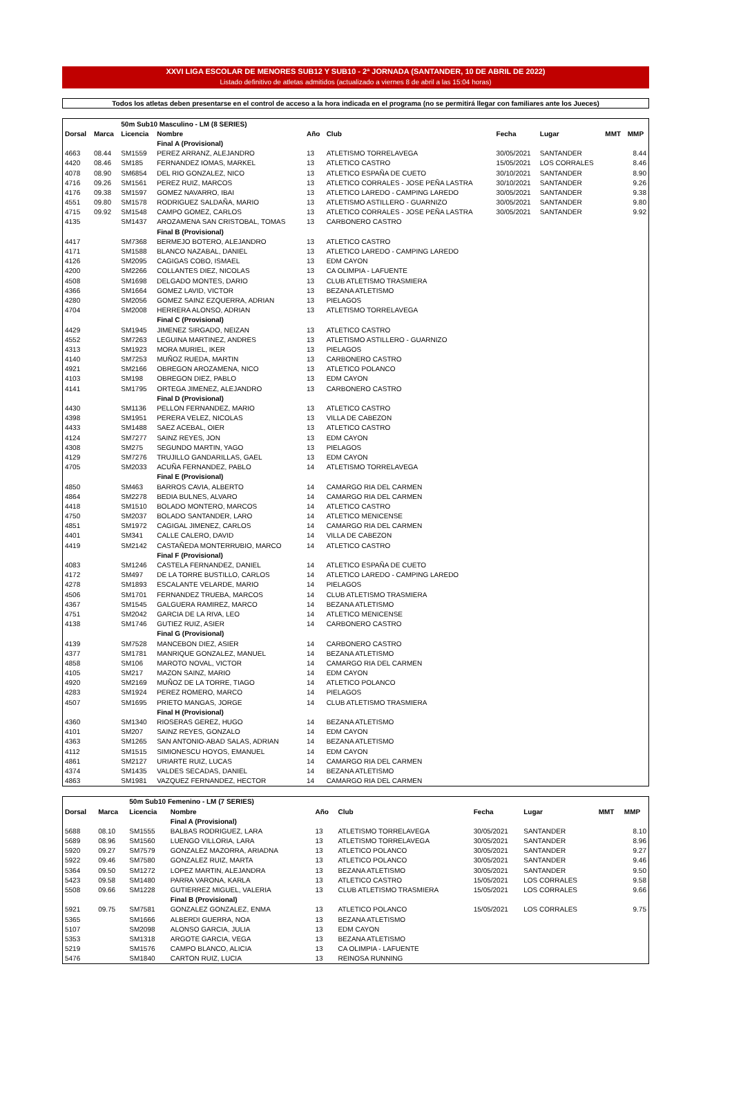XXVI LIGA ESCOLAR DE MENORES SUB12 Y SUB10 - 2ª JORNADA (SANTANDER, 10 DE ABRIL DE 2022)
Listado definitivo de atletas admitidos (actualizado a viernes 8 de abril a las 15:04 horas)
Todos los atletas deben presentarse en el control de acceso a la hora indicada en el programa (no se permitirá llegar con familiares ante los Jueces)
| | | 50m Sub10 Masculino - LM (8 SERIES) | | | | | | | |
| Dorsal | Marca | Licencia | Nombre | Año | Club | Fecha | Lugar | MMT | MMP |
| | | | Final A (Provisional) | | | | | | |
| 4663 | 08.44 | SM1559 | PEREZ ARRANZ, ALEJANDRO | 13 | ATLETISMO TORRELAVEGA | 30/05/2021 | SANTANDER | | 8.44 |
| 4420 | 08.46 | SM185 | FERNANDEZ IOMAS, MARKEL | 13 | ATLETICO CASTRO | 15/05/2021 | LOS CORRALES | | 8.46 |
| 4078 | 08.90 | SM6854 | DEL RIO GONZALEZ, NICO | 13 | ATLETICO ESPAÑA DE CUETO | 30/10/2021 | SANTANDER | | 8.90 |
| 4716 | 09.26 | SM1561 | PEREZ RUIZ, MARCOS | 13 | ATLETICO CORRALES - JOSE PEÑA LASTRA | 30/10/2021 | SANTANDER | | 9.26 |
| 4176 | 09.38 | SM1597 | GOMEZ NAVARRO, IBAI | 13 | ATLETICO LAREDO - CAMPING LAREDO | 30/05/2021 | SANTANDER | | 9.38 |
| 4551 | 09.80 | SM1578 | RODRIGUEZ SALDAÑA, MARIO | 13 | ATLETISMO ASTILLERO - GUARNIZO | 30/05/2021 | SANTANDER | | 9.80 |
| 4715 | 09.92 | SM1548 | CAMPO GOMEZ, CARLOS | 13 | ATLETICO CORRALES - JOSE PEÑA LASTRA | 30/05/2021 | SANTANDER | | 9.92 |
| 4135 | | SM1437 | AROZAMENA SAN CRISTOBAL, TOMAS | 13 | CARBONERO CASTRO | | | | |
| | | | Final B (Provisional) | | | | | | |
| 4417 | | SM7368 | BERMEJO BOTERO, ALEJANDRO | 13 | ATLETICO CASTRO | | | | |
| 4171 | | SM1588 | BLANCO NAZABAL, DANIEL | 13 | ATLETICO LAREDO - CAMPING LAREDO | | | | |
| 4126 | | SM2095 | CAGIGAS COBO, ISMAEL | 13 | EDM CAYON | | | | |
| 4200 | | SM2266 | COLLANTES DIEZ, NICOLAS | 13 | CA OLIMPIA - LAFUENTE | | | | |
| 4508 | | SM1698 | DELGADO MONTES, DARIO | 13 | CLUB ATLETISMO TRASMIERA | | | | |
| 4366 | | SM1664 | GOMEZ LAVID, VICTOR | 13 | BEZANA ATLETISMO | | | | |
| 4280 | | SM2056 | GOMEZ SAINZ EZQUERRA, ADRIAN | 13 | PIELAGOS | | | | |
| 4704 | | SM2008 | HERRERA ALONSO, ADRIAN | 13 | ATLETISMO TORRELAVEGA | | | | |
| | | | Final C (Provisional) | | | | | | |
| 4429 | | SM1945 | JIMENEZ SIRGADO, NEIZAN | 13 | ATLETICO CASTRO | | | | |
| 4552 | | SM7263 | LEGUINA MARTINEZ, ANDRES | 13 | ATLETISMO ASTILLERO - GUARNIZO | | | | |
| 4313 | | SM1923 | MORA MURIEL, IKER | 13 | PIELAGOS | | | | |
| 4140 | | SM7253 | MUÑOZ RUEDA, MARTIN | 13 | CARBONERO CASTRO | | | | |
| 4921 | | SM2166 | OBREGON AROZAMENA, NICO | 13 | ATLETICO POLANCO | | | | |
| 4103 | | SM198 | OBREGON DIEZ, PABLO | 13 | EDM CAYON | | | | |
| 4141 | | SM1795 | ORTEGA JIMENEZ, ALEJANDRO | 13 | CARBONERO CASTRO | | | | |
| | | | Final D (Provisional) | | | | | | |
| 4430 | | SM1136 | PELLON FERNANDEZ, MARIO | 13 | ATLETICO CASTRO | | | | |
| 4398 | | SM1951 | PERERA VELEZ, NICOLAS | 13 | VILLA DE CABEZON | | | | |
| 4433 | | SM1488 | SAEZ ACEBAL, OIER | 13 | ATLETICO CASTRO | | | | |
| 4124 | | SM7277 | SAINZ REYES, JON | 13 | EDM CAYON | | | | |
| 4308 | | SM275 | SEGUNDO MARTIN, YAGO | 13 | PIELAGOS | | | | |
| 4129 | | SM7276 | TRUJILLO GANDARILLAS, GAEL | 13 | EDM CAYON | | | | |
| 4705 | | SM2033 | ACUÑA FERNANDEZ, PABLO | 14 | ATLETISMO TORRELAVEGA | | | | |
| | | | Final E (Provisional) | | | | | | |
| 4850 | | SM463 | BARROS CAVIA, ALBERTO | 14 | CAMARGO RIA DEL CARMEN | | | | |
| 4864 | | SM2278 | BEDIA BULNES, ALVARO | 14 | CAMARGO RIA DEL CARMEN | | | | |
| 4418 | | SM1510 | BOLADO MONTERO, MARCOS | 14 | ATLETICO CASTRO | | | | |
| 4750 | | SM2037 | BOLADO SANTANDER, LARO | 14 | ATLETICO MENICENSE | | | | |
| 4851 | | SM1972 | CAGIGAL JIMENEZ, CARLOS | 14 | CAMARGO RIA DEL CARMEN | | | | |
| 4401 | | SM341 | CALLE CALERO, DAVID | 14 | VILLA DE CABEZON | | | | |
| 4419 | | SM2142 | CASTAÑEDA MONTERRUBIO, MARCO | 14 | ATLETICO CASTRO | | | | |
| | | | Final F (Provisional) | | | | | | |
| 4083 | | SM1246 | CASTELA FERNANDEZ, DANIEL | 14 | ATLETICO ESPAÑA DE CUETO | | | | |
| 4172 | | SM497 | DE LA TORRE BUSTILLO, CARLOS | 14 | ATLETICO LAREDO - CAMPING LAREDO | | | | |
| 4278 | | SM1893 | ESCALANTE VELARDE, MARIO | 14 | PIELAGOS | | | | |
| 4506 | | SM1701 | FERNANDEZ TRUEBA, MARCOS | 14 | CLUB ATLETISMO TRASMIERA | | | | |
| 4367 | | SM1545 | GALGUERA RAMIREZ, MARCO | 14 | BEZANA ATLETISMO | | | | |
| 4751 | | SM2042 | GARCIA DE LA RIVA, LEO | 14 | ATLETICO MENICENSE | | | | |
| 4138 | | SM1746 | GUTIEZ RUIZ, ASIER | 14 | CARBONERO CASTRO | | | | |
| | | | Final G (Provisional) | | | | | | |
| 4139 | | SM7528 | MANCEBON DIEZ, ASIER | 14 | CARBONERO CASTRO | | | | |
| 4377 | | SM1781 | MANRIQUE GONZALEZ, MANUEL | 14 | BEZANA ATLETISMO | | | | |
| 4858 | | SM106 | MAROTO NOVAL, VICTOR | 14 | CAMARGO RIA DEL CARMEN | | | | |
| 4105 | | SM217 | MAZON SAINZ, MARIO | 14 | EDM CAYON | | | | |
| 4920 | | SM2169 | MUÑOZ DE LA TORRE, TIAGO | 14 | ATLETICO POLANCO | | | | |
| 4283 | | SM1924 | PEREZ ROMERO, MARCO | 14 | PIELAGOS | | | | |
| 4507 | | SM1695 | PRIETO MANGAS, JORGE | 14 | CLUB ATLETISMO TRASMIERA | | | | |
| | | | Final H (Provisional) | | | | | | |
| 4360 | | SM1340 | RIOSERAS GEREZ, HUGO | 14 | BEZANA ATLETISMO | | | | |
| 4101 | | SM207 | SAINZ REYES, GONZALO | 14 | EDM CAYON | | | | |
| 4363 | | SM1265 | SAN ANTONIO-ABAD SALAS, ADRIAN | 14 | BEZANA ATLETISMO | | | | |
| 4112 | | SM1515 | SIMIONESCU HOYOS, EMANUEL | 14 | EDM CAYON | | | | |
| 4861 | | SM2127 | URIARTE RUIZ, LUCAS | 14 | CAMARGO RIA DEL CARMEN | | | | |
| 4374 | | SM1435 | VALDES SECADAS, DANIEL | 14 | BEZANA ATLETISMO | | | | |
| 4863 | | SM1981 | VAZQUEZ FERNANDEZ, HECTOR | 14 | CAMARGO RIA DEL CARMEN | | | | |
| | | 50m Sub10 Femenino - LM (7 SERIES) | | | | | | | |
| Dorsal | Marca | Licencia | Nombre | Año | Club | Fecha | Lugar | MMT | MMP |
| | | | Final A (Provisional) | | | | | | |
| 5688 | 08.10 | SM1555 | BALBAS RODRIGUEZ, LARA | 13 | ATLETISMO TORRELAVEGA | 30/05/2021 | SANTANDER | | 8.10 |
| 5689 | 08.96 | SM1560 | LUENGO VILLORIA, LARA | 13 | ATLETISMO TORRELAVEGA | 30/05/2021 | SANTANDER | | 8.96 |
| 5920 | 09.27 | SM7579 | GONZALEZ MAZORRA, ARIADNA | 13 | ATLETICO POLANCO | 30/05/2021 | SANTANDER | | 9.27 |
| 5922 | 09.46 | SM7580 | GONZALEZ RUIZ, MARTA | 13 | ATLETICO POLANCO | 30/05/2021 | SANTANDER | | 9.46 |
| 5364 | 09.50 | SM1272 | LOPEZ MARTIN, ALEJANDRA | 13 | BEZANA ATLETISMO | 30/05/2021 | SANTANDER | | 9.50 |
| 5423 | 09.58 | SM1480 | PARRA VARONA, KARLA | 13 | ATLETICO CASTRO | 15/05/2021 | LOS CORRALES | | 9.58 |
| 5508 | 09.66 | SM1228 | GUTIERREZ MIGUEL, VALERIA | 13 | CLUB ATLETISMO TRASMIERA | 15/05/2021 | LOS CORRALES | | 9.66 |
| | | | Final B (Provisional) | | | | | | |
| 5921 | 09.75 | SM7581 | GONZALEZ GONZALEZ, ENMA | 13 | ATLETICO POLANCO | 15/05/2021 | LOS CORRALES | | 9.75 |
| 5365 | | SM1666 | ALBERDI GUERRA, NOA | 13 | BEZANA ATLETISMO | | | | |
| 5107 | | SM2098 | ALONSO GARCIA, JULIA | 13 | EDM CAYON | | | | |
| 5353 | | SM1318 | ARGOTE GARCIA, VEGA | 13 | BEZANA ATLETISMO | | | | |
| 5219 | | SM1576 | CAMPO BLANCO, ALICIA | 13 | CA OLIMPIA - LAFUENTE | | | | |
| 5476 | | SM1840 | CARTON RUIZ, LUCIA | 13 | REINOSA RUNNING | | | | |